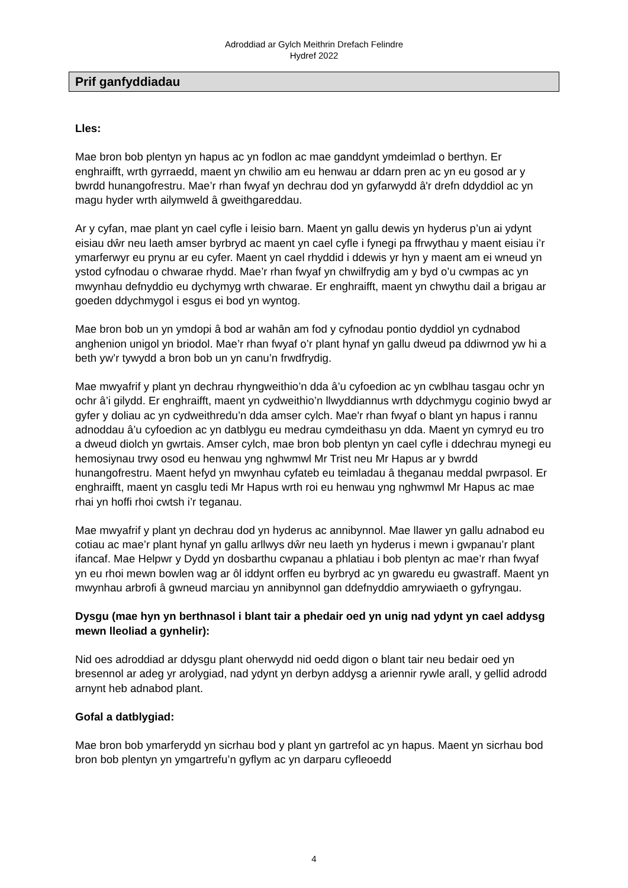Adroddiad ar Gylch Meithrin Drefach Felindre
Hydref 2022
Prif ganfyddiadau
Lles:
Mae bron bob plentyn yn hapus ac yn fodlon ac mae ganddynt ymdeimlad o berthyn. Er enghraifft, wrth gyrraedd, maent yn chwilio am eu henwau ar ddarn pren ac yn eu gosod ar y bwrdd hunangofrestru. Mae’r rhan fwyaf yn dechrau dod yn gyfarwydd â'r drefn ddyddiol ac yn magu hyder wrth ailymweld â gweithgareddau.
Ar y cyfan, mae plant yn cael cyfle i leisio barn. Maent yn gallu dewis yn hyderus p’un ai ydynt eisiau dŵr neu laeth amser byrbryd ac maent yn cael cyfle i fynegi pa ffrwythau y maent eisiau i’r ymarferwyr eu prynu ar eu cyfer. Maent yn cael rhyddid i ddewis yr hyn y maent am ei wneud yn ystod cyfnodau o chwarae rhydd. Mae’r rhan fwyaf yn chwilfrydig am y byd o’u cwmpas ac yn mwynhau defnyddio eu dychymyg wrth chwarae. Er enghraifft, maent yn chwythu dail a brigau ar goeden ddychmygol i esgus ei bod yn wyntog.
Mae bron bob un yn ymdopi â bod ar wahân am fod y cyfnodau pontio dyddiol yn cydnabod anghenion unigol yn briodol. Mae’r rhan fwyaf o’r plant hynaf yn gallu dweud pa ddiwrnod yw hi a beth yw’r tywydd a bron bob un yn canu’n frwdfrydig.
Mae mwyafrif y plant yn dechrau rhyngweithio’n dda â’u cyfoedion ac yn cwblhau tasgau ochr yn ochr â’i gilydd. Er enghraifft, maent yn cydweithio’n llwyddiannus wrth ddychmygu coginio bwyd ar gyfer y doliau ac yn cydweithredu’n dda amser cylch. Mae'r rhan fwyaf o blant yn hapus i rannu adnoddau â’u cyfoedion ac yn datblygu eu medrau cymdeithasu yn dda. Maent yn cymryd eu tro a dweud diolch yn gwrtais. Amser cylch, mae bron bob plentyn yn cael cyfle i ddechrau mynegi eu hemosiynau trwy osod eu henwau yng nghwmwl Mr Trist neu Mr Hapus ar y bwrdd hunangofrestru. Maent hefyd yn mwynhau cyfateb eu teimladau â theganau meddal pwrpasol. Er enghraifft, maent yn casglu tedi Mr Hapus wrth roi eu henwau yng nghwmwl Mr Hapus ac mae rhai yn hoffi rhoi cwtsh i’r teganau.
Mae mwyafrif y plant yn dechrau dod yn hyderus ac annibynnol. Mae llawer yn gallu adnabod eu cotiau ac mae’r plant hynaf yn gallu arllwys dŵr neu laeth yn hyderus i mewn i gwpanau’r plant ifancaf. Mae Helpwr y Dydd yn dosbarthu cwpanau a phlatiau i bob plentyn ac mae’r rhan fwyaf yn eu rhoi mewn bowlen wag ar ôl iddynt orffen eu byrbryd ac yn gwaredu eu gwastraff. Maent yn mwynhau arbrofi â gwneud marciau yn annibynnol gan ddefnyddio amrywiaeth o gyfryngau.
Dysgu (mae hyn yn berthnasol i blant tair a phedair oed yn unig nad ydynt yn cael addysg mewn lleoliad a gynhelir):
Nid oes adroddiad ar ddysgu plant oherwydd nid oedd digon o blant tair neu bedair oed yn bresennol ar adeg yr arolygiad, nad ydynt yn derbyn addysg a ariennir rywle arall, y gellid adrodd arnynt heb adnabod plant.
Gofal a datblygiad:
Mae bron bob ymarferydd yn sicrhau bod y plant yn gartrefol ac yn hapus. Maent yn sicrhau bod bron bob plentyn yn ymgartrefu’n gyflym ac yn darparu cyfleoedd
4